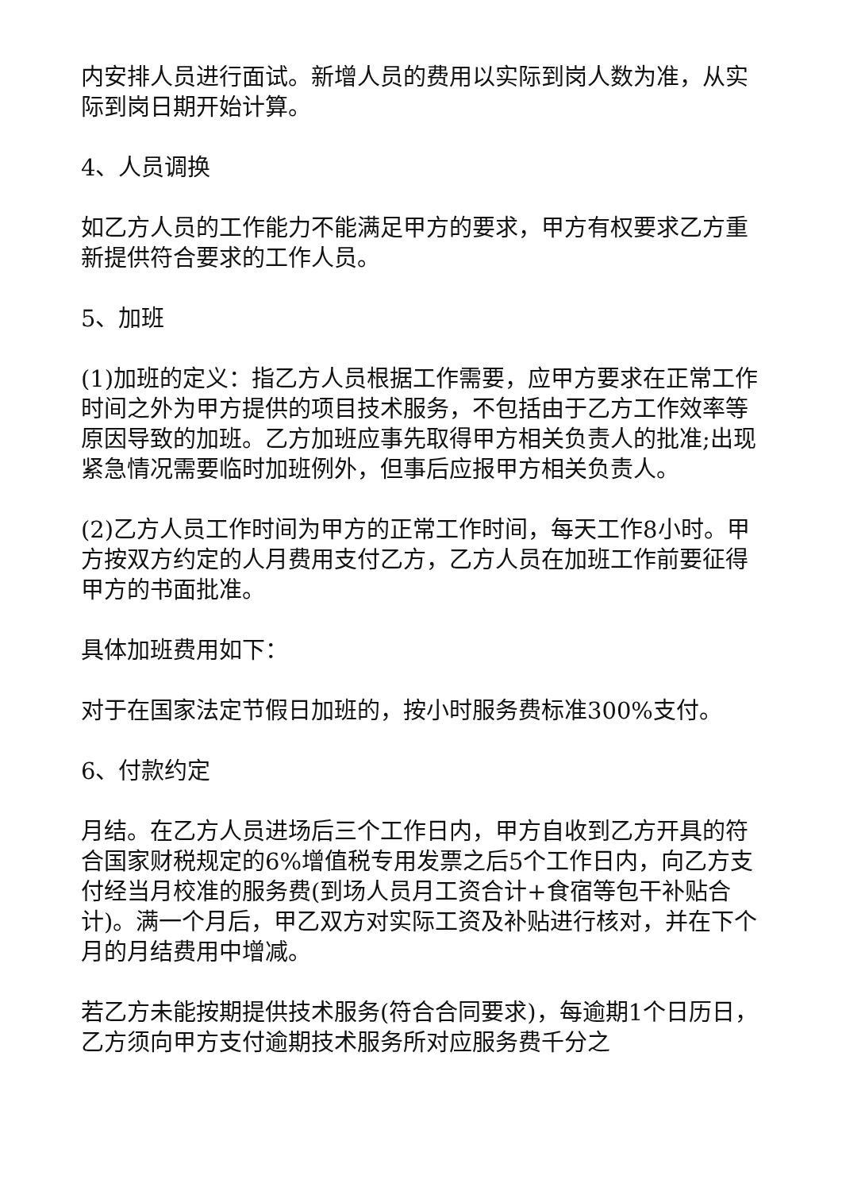内安排人员进行面试。新增人员的费用以实际到岗人数为准，从实际到岗日期开始计算。
4、人员调换
如乙方人员的工作能力不能满足甲方的要求，甲方有权要求乙方重新提供符合要求的工作人员。
5、加班
(1)加班的定义：指乙方人员根据工作需要，应甲方要求在正常工作时间之外为甲方提供的项目技术服务，不包括由于乙方工作效率等原因导致的加班。乙方加班应事先取得甲方相关负责人的批准;出现紧急情况需要临时加班例外，但事后应报甲方相关负责人。
(2)乙方人员工作时间为甲方的正常工作时间，每天工作8小时。甲方按双方约定的人月费用支付乙方，乙方人员在加班工作前要征得甲方的书面批准。
具体加班费用如下：
对于在国家法定节假日加班的，按小时服务费标准300%支付。
6、付款约定
月结。在乙方人员进场后三个工作日内，甲方自收到乙方开具的符合国家财税规定的6%增值税专用发票之后5个工作日内，向乙方支付经当月校准的服务费(到场人员月工资合计+食宿等包干补贴合计)。满一个月后，甲乙双方对实际工资及补贴进行核对，并在下个月的月结费用中增减。
若乙方未能按期提供技术服务(符合合同要求)，每逾期1个日历日，乙方须向甲方支付逾期技术服务所对应服务费千分之